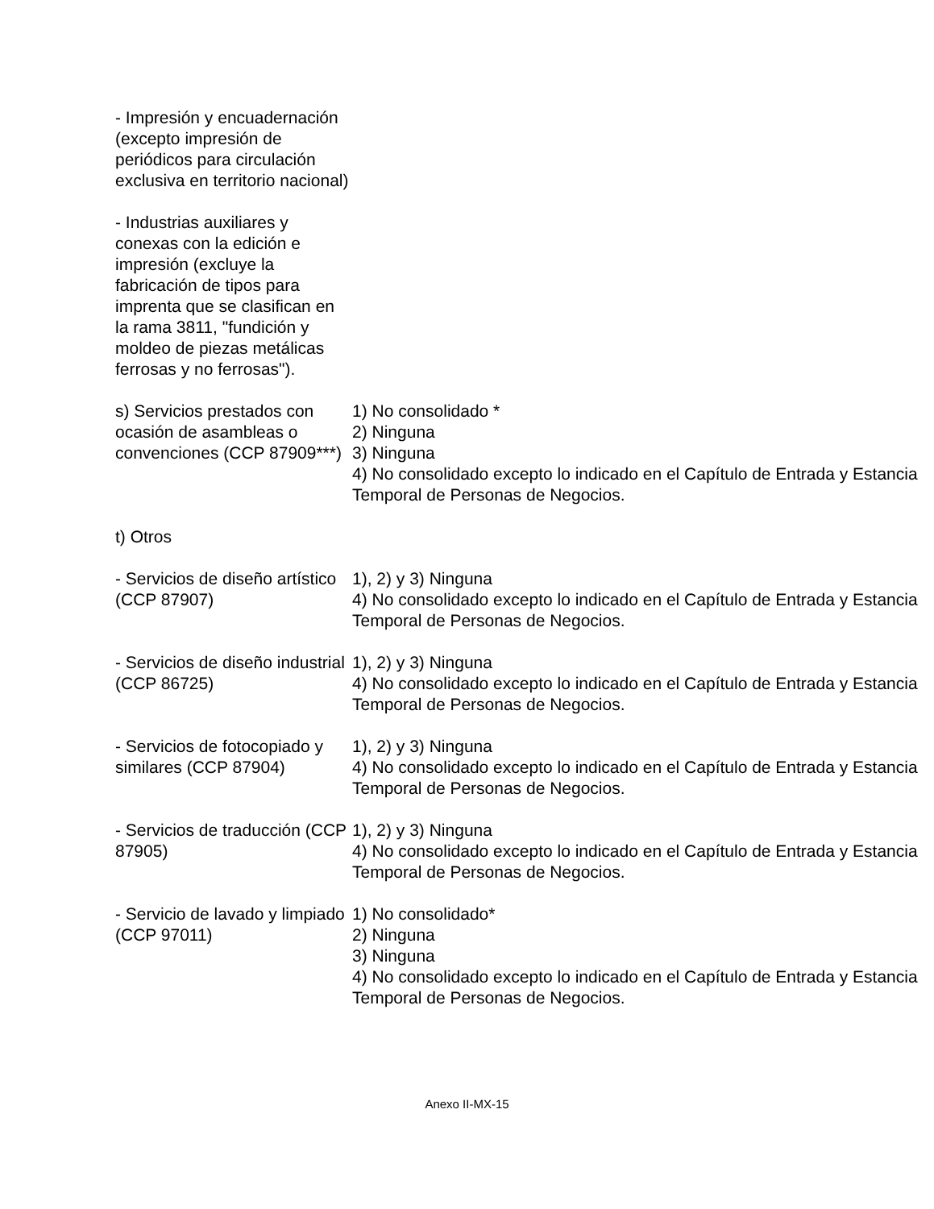| - Impresión y encuadernación (excepto impresión de periódicos para circulación exclusiva en territorio nacional) | |
| - Industrias auxiliares y conexas con la edición e impresión (excluye la fabricación de tipos para imprenta que se clasifican en la rama 3811, "fundición y moldeo de piezas metálicas ferrosas y no ferrosas"). | |
| s) Servicios prestados con ocasión de asambleas o convenciones (CCP 87909***) | 1) No consolidado * 2) Ninguna 3) Ninguna 4) No consolidado excepto lo indicado en el Capítulo de Entrada y Estancia Temporal de Personas de Negocios. |
| t) Otros | |
| - Servicios de diseño artístico (CCP 87907) | 1), 2) y 3) Ninguna 4) No consolidado excepto lo indicado en el Capítulo de Entrada y Estancia Temporal de Personas de Negocios. |
| - Servicios de diseño industrial (CCP 86725) | 1), 2) y 3) Ninguna 4) No consolidado excepto lo indicado en el Capítulo de Entrada y Estancia Temporal de Personas de Negocios. |
| - Servicios de fotocopiado y similares (CCP 87904) | 1), 2) y 3) Ninguna 4) No consolidado excepto lo indicado en el Capítulo de Entrada y Estancia Temporal de Personas de Negocios. |
| - Servicios de traducción (CCP 87905) | 1), 2) y 3) Ninguna 4) No consolidado excepto lo indicado en el Capítulo de Entrada y Estancia Temporal de Personas de Negocios. |
| - Servicio de lavado y limpiado (CCP 97011) | 1) No consolidado* 2) Ninguna 3) Ninguna 4) No consolidado excepto lo indicado en el Capítulo de Entrada y Estancia Temporal de Personas de Negocios. |
Anexo II-MX-15